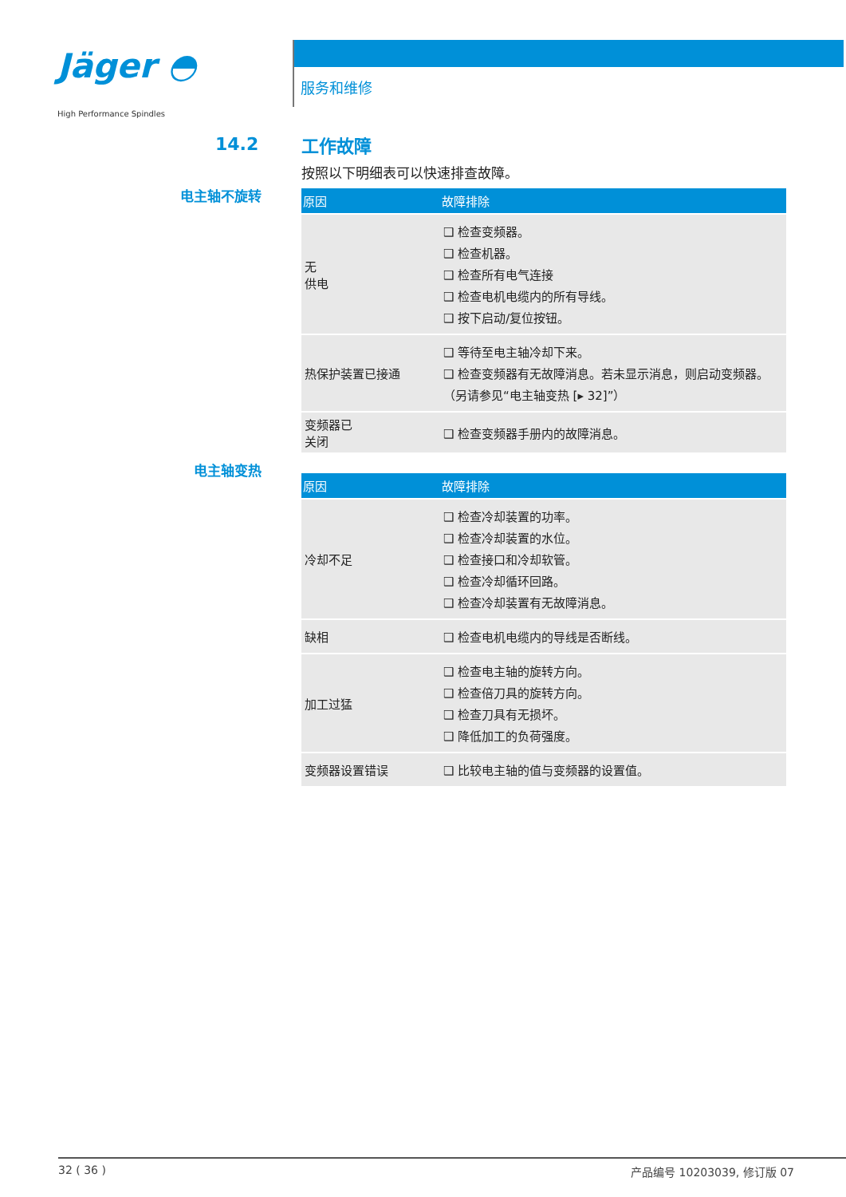Jäger ◓
High Performance Spindles
服务和维修
14.2
电主轴不旋转
电主轴变热
工作故障
按照以下明细表可以快速排查故障。
| 原因 | 故障排除 |
| --- | --- |
| 无 供电 | ❑ 检查变频器。 ❑ 检查机器。 ❑ 检查所有电气连接 ❑ 检查电机电缆内的所有导线。 ❑ 按下启动/复位按钮。 |
| 热保护装置已接通 | ❑ 等待至电主轴冷却下来。 ❑ 检查变频器有无故障消息。若未显示消息，则启动变频器。 （另请参见“电主轴变热 [▸ 32]”） |
| 变频器已 关闭 | ❑ 检查变频器手册内的故障消息。 |
| 原因 | 故障排除 |
| --- | --- |
| 冷却不足 | ❑ 检查冷却装置的功率。 ❑ 检查冷却装置的水位。 ❑ 检查接口和冷却软管。 ❑ 检查冷却循环回路。 ❑ 检查冷却装置有无故障消息。 |
| 缺相 | ❑ 检查电机电缆内的导线是否断线。 |
| 加工过猛 | ❑ 检查电主轴的旋转方向。 ❑ 检查倍刀具的旋转方向。 ❑ 检查刀具有无损坏。 ❑ 降低加工的负荷强度。 |
| 变频器设置错误 | ❑ 比较电主轴的值与变频器的设置值。 |
32 ( 36 ) 产品编号 10203039, 修订版 07